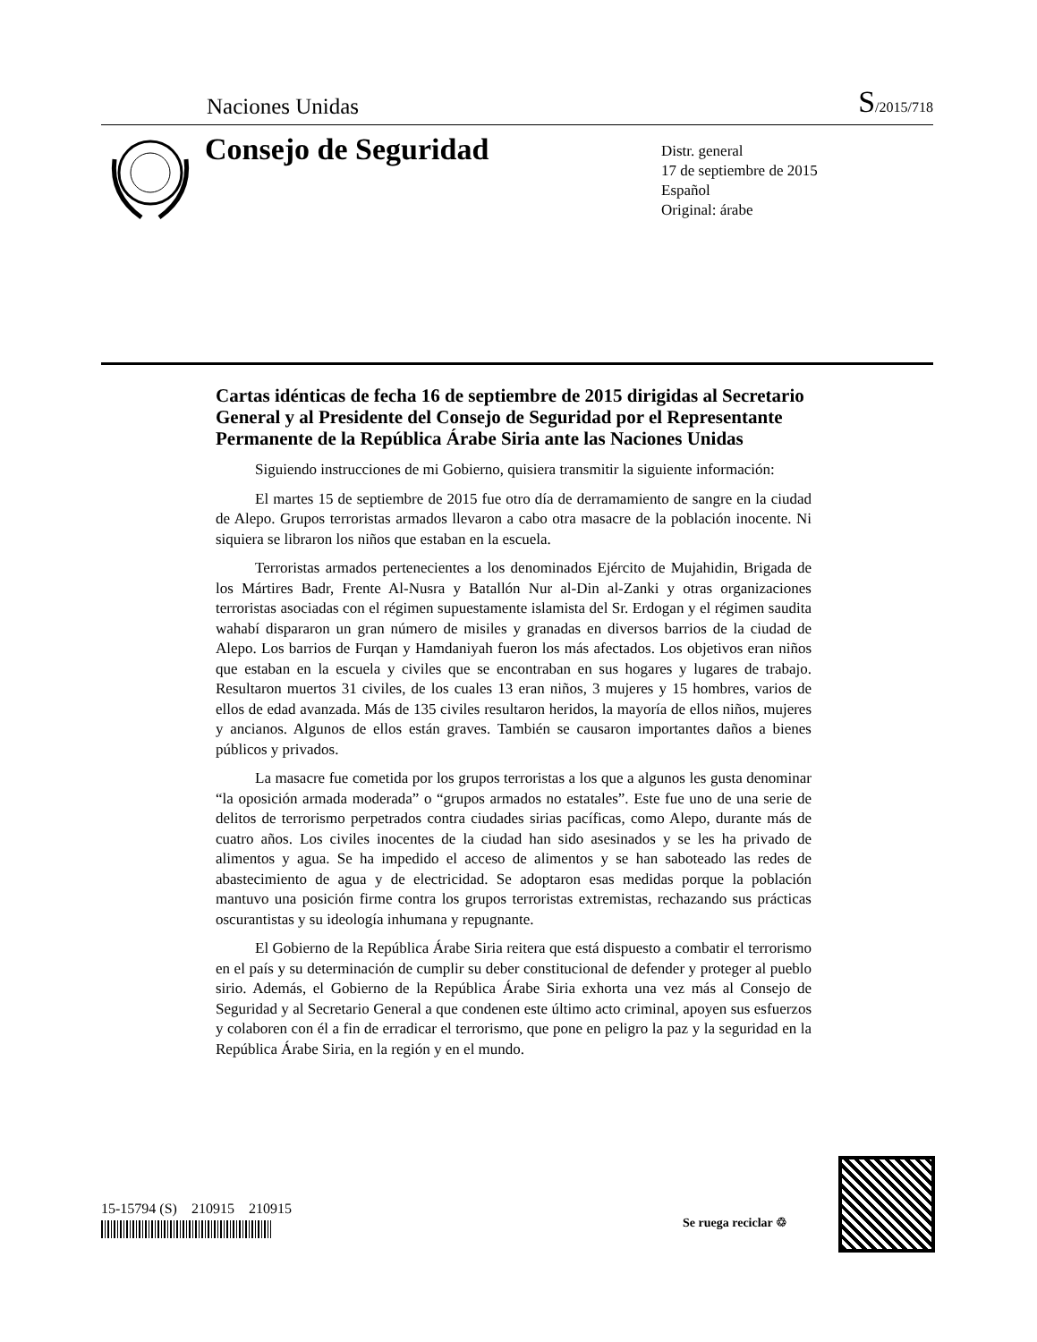Naciones Unidas S/2015/718
Consejo de Seguridad
Distr. general
17 de septiembre de 2015
Español
Original: árabe
Cartas idénticas de fecha 16 de septiembre de 2015 dirigidas al Secretario General y al Presidente del Consejo de Seguridad por el Representante Permanente de la República Árabe Siria ante las Naciones Unidas
Siguiendo instrucciones de mi Gobierno, quisiera transmitir la siguiente información:
El martes 15 de septiembre de 2015 fue otro día de derramamiento de sangre en la ciudad de Alepo. Grupos terroristas armados llevaron a cabo otra masacre de la población inocente. Ni siquiera se libraron los niños que estaban en la escuela.
Terroristas armados pertenecientes a los denominados Ejército de Mujahidin, Brigada de los Mártires Badr, Frente Al-Nusra y Batallón Nur al-Din al-Zanki y otras organizaciones terroristas asociadas con el régimen supuestamente islamista del Sr. Erdogan y el régimen saudita wahabí dispararon un gran número de misiles y granadas en diversos barrios de la ciudad de Alepo. Los barrios de Furqan y Hamdaniyah fueron los más afectados. Los objetivos eran niños que estaban en la escuela y civiles que se encontraban en sus hogares y lugares de trabajo. Resultaron muertos 31 civiles, de los cuales 13 eran niños, 3 mujeres y 15 hombres, varios de ellos de edad avanzada. Más de 135 civiles resultaron heridos, la mayoría de ellos niños, mujeres y ancianos. Algunos de ellos están graves. También se causaron importantes daños a bienes públicos y privados.
La masacre fue cometida por los grupos terroristas a los que a algunos les gusta denominar “la oposición armada moderada” o “grupos armados no estatales”. Este fue uno de una serie de delitos de terrorismo perpetrados contra ciudades sirias pacíficas, como Alepo, durante más de cuatro años. Los civiles inocentes de la ciudad han sido asesinados y se les ha privado de alimentos y agua. Se ha impedido el acceso de alimentos y se han saboteado las redes de abastecimiento de agua y de electricidad. Se adoptaron esas medidas porque la población mantuvo una posición firme contra los grupos terroristas extremistas, rechazando sus prácticas oscurantistas y su ideología inhumana y repugnante.
El Gobierno de la República Árabe Siria reitera que está dispuesto a combatir el terrorismo en el país y su determinación de cumplir su deber constitucional de defender y proteger al pueblo sirio. Además, el Gobierno de la República Árabe Siria exhorta una vez más al Consejo de Seguridad y al Secretario General a que condenen este último acto criminal, apoyen sus esfuerzos y colaboren con él a fin de erradicar el terrorismo, que pone en peligro la paz y la seguridad en la República Árabe Siria, en la región y en el mundo.
15-15794 (S) 210915 210915
Se ruega reciclar ♲